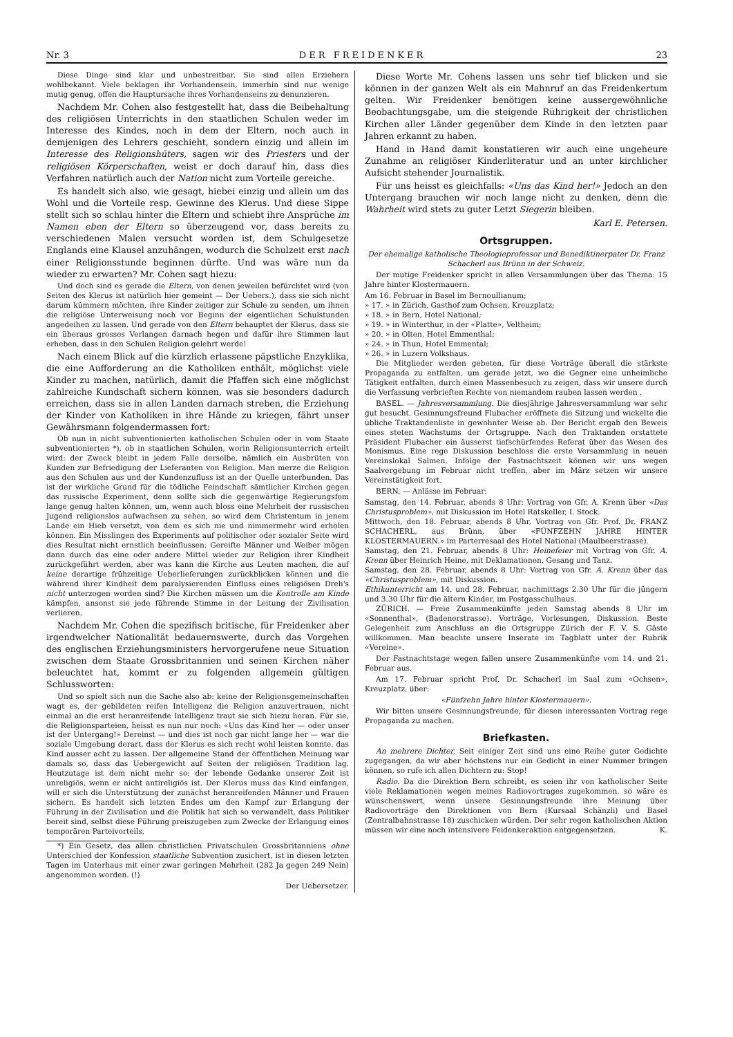Nr. 3 DER FREIDENKER 23
Diese Dinge sind klar und unbestreitbar. Sie sind allen Erziehern wohlbekannt. Viele beklagen ihr Vorhandensein, immerhin sind nur wenige mutig genug, offen die Hauptursache ihres Vorhandenseins zu denunzieren.
Nachdem Mr. Cohen also festgestellt hat, dass die Beibehaltung des religiösen Unterrichts in den staatlichen Schulen weder im Interesse des Kindes, noch in dem der Eltern, noch auch in demjenigen des Lehrers geschieht, sondern einzig und allein im Interesse des Religionshüters, sagen wir des Priesters und der religiösen Körperschaften, weist er doch darauf hin, dass dies Verfahren natürlich auch der Nation nicht zum Vorteile gereiche.
Es handelt sich also, wie gesagt, hiebei einzig und allein um das Wohl und die Vorteile resp. Gewinne des Klerus. Und diese Sippe stellt sich so schlau hinter die Eltern und schiebt ihre Ansprüche im Namen eben der Eltern so überzeugend vor, dass bereits zu verschiedenen Malen versucht worden ist, dem Schulgesetze Englands eine Klausel anzuhängen, wodurch die Schulzeit erst nach einer Religionsstunde beginnen dürfte. Und was wäre nun da wieder zu erwarten? Mr. Cohen sagt hiezu:
Und doch sind es gerade die Eltern, von denen jeweilen befürchtet wird (von Seiten des Klerus ist natürlich hier gemeint — Der Uebers.), dass sie sich nicht darum kümmern möchten, ihre Kinder zeitiger zur Schule zu senden, um ihnen die religiöse Unterweisung noch vor Beginn der eigentlichen Schulstunden angedeihen zu lassen. Und gerade von den Eltern behauptet der Klerus, dass sie ein überaus grosses Verlangen darnach hegen und dafür ihre Stimmen laut erheben, dass in den Schulen Religion gelehrt werde!
Nach einem Blick auf die kürzlich erlassene päpstliche Enzyklika, die eine Aufforderung an die Katholiken enthält, möglichst viele Kinder zu machen, natürlich, damit die Pfaffen sich eine möglichst zahlreiche Kundschaft sichern können, was sie besonders dadurch erreichen, dass sie in allen Landen darnach streben, die Erziehung der Kinder von Katholiken in ihre Hände zu kriegen, fährt unser Gewährsmann folgendermassen fort:
Ob nun in nicht subventionierten katholischen Schulen oder in vom Staate subventionierten *), ob in staatlichen Schulen, worin Religionsunterrich erteilt wird: der Zweck bleibt in jedem Falle derselbe, nämlich ein Ausbrüten von Kunden zur Befriedigung der Lieferanten von Religion. Man merze die Religion aus den Schulen aus und der Kundenzufluss ist an der Quelle unterbunden. Das ist der wirkliche Grund für die tödliche Feindschaft sämtlicher Kirchen gegen das russische Experiment, denn sollte sich die gegenwärtige Regierungsfom lange genug halten können, um, wenn auch bloss eine Mehrheit der russischen Jugend religionslos aufwachsen zu sehen, so wird dem Christentum in jenem Lande ein Hieb versetzt, von dem es sich nie und nimmermehr wird erholen können. Ein Misslingen des Experiments auf politischer oder sozialer Seite wird dies Resultat nicht ernstlich beeinflussen. Gereifte Männer und Weiber mögen dann durch das eine oder andere Mittel wieder zur Religion ihrer Kindheit zurückgeführt werden, aber was kann die Kirche aus Leuten machen, die auf keine derartige frühzeitige Ueberlieferungen zurückblicken können und die während ihrer Kindheit dem paralysierenden Einfluss eines religiösen Dreh's nicht unterzogen worden sind? Die Kirchen müssen um die Kontrolle am Kinde kämpfen, ansonst sie jede führende Stimme in der Leitung der Zivilisation verlieren.
Nachdem Mr. Cohen die spezifisch britische, für Freidenker aber irgendwelcher Nationalität bedauernswerte, durch das Vorgehen des englischen Erziehungsministers hervorgerufene neue Situation zwischen dem Staate Grossbritannien und seinen Kirchen näher beleuchtet hat, kommt er zu folgenden allgemein gültigen Schlussworten:
Und so spielt sich nun die Sache also ab: keine der Religionsgemeinschaften wagt es, der gebildeten reifen Intelligenz die Religion anzuvertrauen, nicht einmal an die erst heranreifende Intelligenz traut sie sich hiezu heran. Für sie, die Religionsparteien, heisst es nun nur noch: «Uns das Kind her — oder unser ist der Untergang!» Dereinst — und dies ist noch gar nicht lange her — war die soziale Umgebung derart, dass der Klerus es sich recht wohl leisten konnte, das Kind ausser acht zu lassen. Der allgemeine Stand der öffentlichen Meinung war damals so, dass das Uebergewicht auf Seiten der religiösen Tradition lag. Heutzutage ist dem nicht mehr so: der lebende Gedanke unserer Zeit ist unreligiös, wenn er nicht antireligiös ist. Der Klerus muss das Kind einfangen, will er sich die Unterstützung der zunächst heranreifenden Männer und Frauen sichern. Es handelt sich letzten Endes um den Kampf zur Erlangung der Führung in der Zivilisation und die Politik hat sich so verwandelt, dass Politiker bereit sind, selbst diese Führung preiszugeben zum Zwecke der Erlangung eines temporären Parteivorteils.
*) Ein Gesetz, das allen christlichen Privatschulen Grossbritanniens ohne Unterschied der Konfession staatliche Subvention zusichert, ist in diesen letzten Tagen im Unterhaus mit einer zwar geringen Mehrheit (282 Ja gegen 249 Nein) angenommen worden. (!)
Der Uebersetzer.
Diese Worte Mr. Cohens lassen uns sehr tief blicken und sie können in der ganzen Welt als ein Mahnruf an das Freidenkertum gelten. Wir Freidenker benötigen keine aussergewöhnliche Beobachtungsgabe, um die steigende Rührigkeit der christlichen Kirchen aller Länder gegenüber dem Kinde in den letzten paar Jahren erkannt zu haben.
Hand in Hand damit konstatieren wir auch eine ungeheure Zunahme an religiöser Kinderliteratur und an unter kirchlicher Aufsicht stehender Journalistik.
Für uns heisst es gleichfalls: «Uns das Kind her!» Jedoch an den Untergang brauchen wir noch lange nicht zu denken, denn die Wahrheit wird stets zu guter Letzt Siegerin bleiben.
Karl E. Petersen.
Ortsgruppen.
Der ehemalige katholische Theologieprofessor und Benediktinerpater Dr. Franz Schacherl aus Brünn in der Schweiz.
Der mutige Freidenker spricht in allen Versammlungen über das Thema: 15 Jahre hinter Klostermauern.
Am 16. Februar in Basel im Bernoullianum;
» 17. » in Zürich, Gasthof zum Ochsen, Kreuzplatz;
» 18. » in Bern, Hotel National;
» 19. » in Winterthur, in der «Platte», Veltheim;
» 20. » in Olten, Hotel Emmenthal;
» 24. » in Thun, Hotel Emmental;
» 26. » in Luzern Volkshaus.
Die Mitglieder werden gebeten, für diese Vorträge überall die stärkste Propaganda zu entfalten, um gerade jetzt, wo die Gegner eine unheimliche Tätigkeit entfalten, durch einen Massenbesuch zu zeigen, dass wir unsere durch die Verfassung verbrieften Rechte von niemandem rauben lassen werden .
BASEL. — Jahresversammlung. Die diesjährige Jahresversammlung war sehr gut besucht. Gesinnungsfreund Flubacher eröffnete die Sitzung und wickelte die übliche Traktandenliste in gewohnter Weise ab. Der Bericht ergab den Beweis eines steten Wachstums der Ortsgruppe. Nach den Traktanden erstattete Präsident Flubacher ein äusserst tiefschürfendes Referat über das Wesen des Monismus. Eine rege Diskussion beschloss die erste Versammlung in neuen Vereinslokal Salmen. Infolge der Fastnachtszeit können wir uns wegen Saalvergebung im Februar nicht treffen, aber im März setzen wir unsere Vereinstätigkeit fort.
BERN. — Anlässe im Februar:
Samstag, den 14. Februar, abends 8 Uhr: Vortrag von Gfr. A. Krenn über «Das Christusproblem», mit Diskussion im Hotel Ratskeller, I. Stock.
Mittwoch, den 18. Februar, abends 8 Uhr, Vortrag von Gfr. Prof. Dr. FRANZ SCHACHERL, aus Brünn, über «FÜNFZEHN JAHRE HINTER KLOSTERMAUERN.» im Parterresaal des Hotel National (Maulbeerstrasse).
Samstag, den 21. Februar, abends 8 Uhr: Heinefeier mit Vortrag von Gfr. A. Krenn über Heinrich Heine, mit Deklamationen, Gesang und Tanz.
Samstag, den 28. Februar, abends 8 Uhr: Vortrag von Gfr. A. Krenn über das «Christusproblem», mit Diskussion.
Ethikunterricht am 14. und 28. Februar, nachmittags 2.30 Uhr für die jüngern und 3.30 Uhr für die ältern Kinder, im Postgasschulhaus.
ZÜRICH. — Freie Zusammenkünfte jeden Samstag abends 8 Uhr im «Sonnenthal», (Badenerstrasse). Vorträge, Vorlesungen, Diskussion. Beste Gelegenheit zum Anschluss an die Ortsgruppe Zürich der F. V. S. Gäste willkommen. Man beachte unsere Inserate im Tagblatt unter der Rubrik «Vereine».
Der Fastnachtstage wegen fallen unsere Zusammenkünfte vom 14. und 21. Februar aus.
Am 17. Februar spricht Prof. Dr. Schacherl im Saal zum «Ochsen», Kreuzplatz, über:
«Fünfzehn Jahre hinter Klostermauern».
Wir bitten unsere Gesinnungsfreunde, für diesen interessanten Vortrag rege Propaganda zu machen.
Briefkasten.
An mehrere Dichter. Seit einiger Zeit sind uns eine Reihe guter Gedichte zugegangen, da wir aber höchstens nur ein Gedicht in einer Nummer bringen können, so rufe ich allen Dichtern zu: Stop!
Radio. Da die Direktion Bern schreibt, es seien ihr von katholischer Seite viele Reklamationen wegen meines Radiovortrages zugekommen, so wäre es wünschenswert, wenn unsere Gesinnungsfreunde ihre Meinung über Radiovorträge den Direktionen von Bern (Kursaal Schänzli) und Basel (Zentralbahnstrasse 18) zuschicken würden. Der sehr regen katholischen Aktion müssen wir eine noch intensivere Feidenkeraktion entgegensetzen. K.